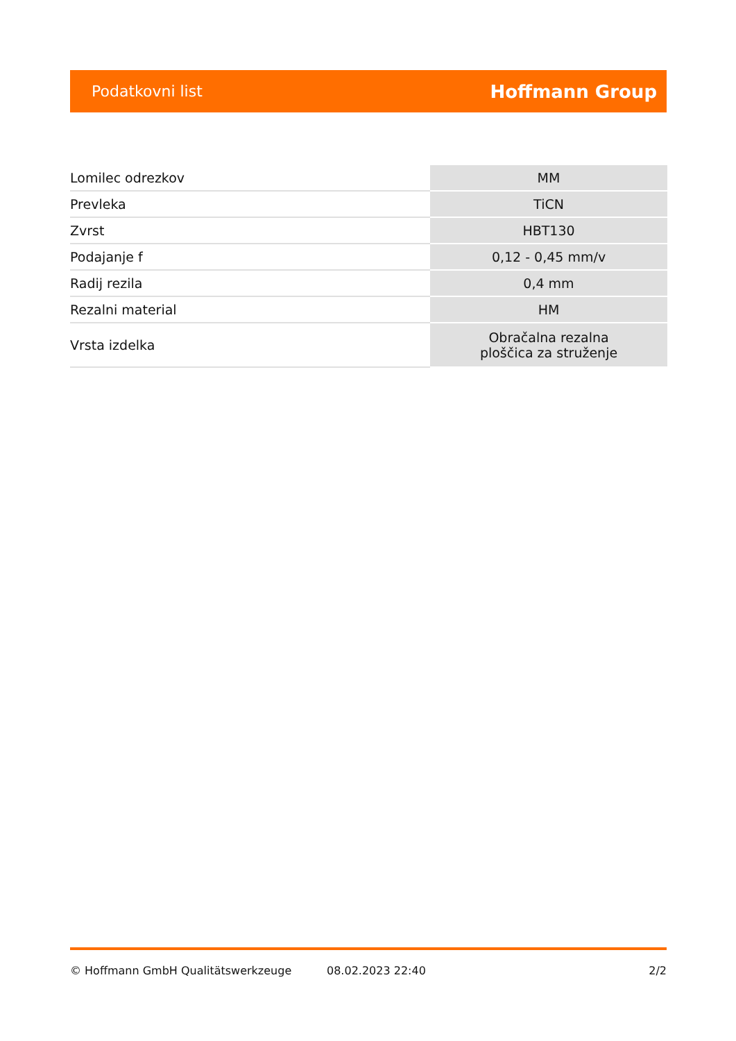Podatkovni list Hoffmann Group
| Lomilec odrezkov | MM |
| Prevleka | TiCN |
| Zvrst | HBT130 |
| Podajanje f | 0,12 - 0,45 mm/v |
| Radij rezila | 0,4 mm |
| Rezalni material | HM |
| Vrsta izdelka | Obračalna rezalna ploščica za struženje |
© Hoffmann GmbH Qualitätswerkzeuge 08.02.2023 22:40 2/2